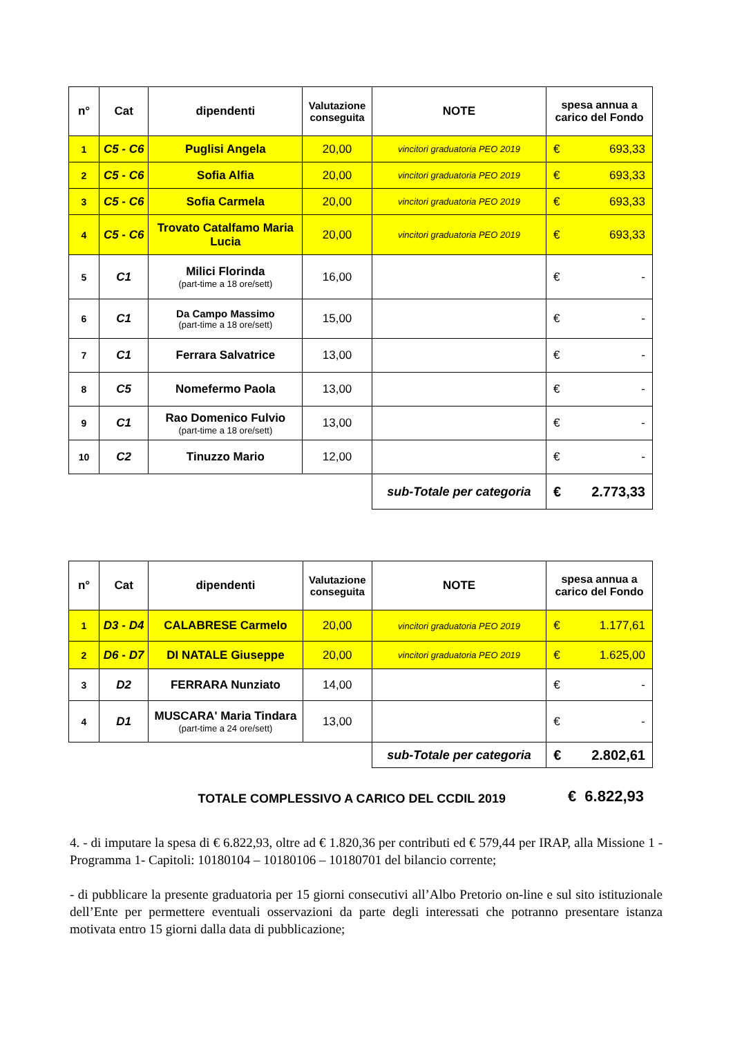| n° | Cat | dipendenti | Valutazione conseguita | NOTE | spesa annua a carico del Fondo |
| --- | --- | --- | --- | --- | --- |
| 1 | C5 - C6 | Puglisi Angela | 20,00 | vincitori graduatoria PEO 2019 | € 693,33 |
| 2 | C5 - C6 | Sofia Alfia | 20,00 | vincitori graduatoria PEO 2019 | € 693,33 |
| 3 | C5 - C6 | Sofia Carmela | 20,00 | vincitori graduatoria PEO 2019 | € 693,33 |
| 4 | C5 - C6 | Trovato Catalfamo Maria Lucia | 20,00 | vincitori graduatoria PEO 2019 | € 693,33 |
| 5 | C1 | Milici Florinda (part-time a 18 ore/sett) | 16,00 | | € - |
| 6 | C1 | Da Campo Massimo (part-time a 18 ore/sett) | 15,00 | | € - |
| 7 | C1 | Ferrara Salvatrice | 13,00 | | € - |
| 8 | C5 | Nomefermo Paola | 13,00 | | € - |
| 9 | C1 | Rao Domenico Fulvio (part-time a 18 ore/sett) | 13,00 | | € - |
| 10 | C2 | Tinuzzo Mario | 12,00 | | € - |
| | | | | sub-Totale per categoria | € 2.773,33 |
| n° | Cat | dipendenti | Valutazione conseguita | NOTE | spesa annua a carico del Fondo |
| --- | --- | --- | --- | --- | --- |
| 1 | D3 - D4 | CALABRESE Carmelo | 20,00 | vincitori graduatoria PEO 2019 | € 1.177,61 |
| 2 | D6 - D7 | DI NATALE Giuseppe | 20,00 | vincitori graduatoria PEO 2019 | € 1.625,00 |
| 3 | D2 | FERRARA Nunziato | 14,00 | | € - |
| 4 | D1 | MUSCARA' Maria Tindara (part-time a 24 ore/sett) | 13,00 | | € - |
| | | | | sub-Totale per categoria | € 2.802,61 |
TOTALE COMPLESSIVO A CARICO DEL CCDIL 2019
€ 6.822,93
4. - di imputare la spesa di € 6.822,93, oltre ad € 1.820,36 per contributi ed € 579,44 per IRAP, alla Missione 1 - Programma 1- Capitoli: 10180104 – 10180106 – 10180701 del bilancio corrente;
- di pubblicare la presente graduatoria per 15 giorni consecutivi all’Albo Pretorio on-line e sul sito istituzionale dell’Ente per permettere eventuali osservazioni da parte degli interessati che potranno presentare istanza motivata entro 15 giorni dalla data di pubblicazione;